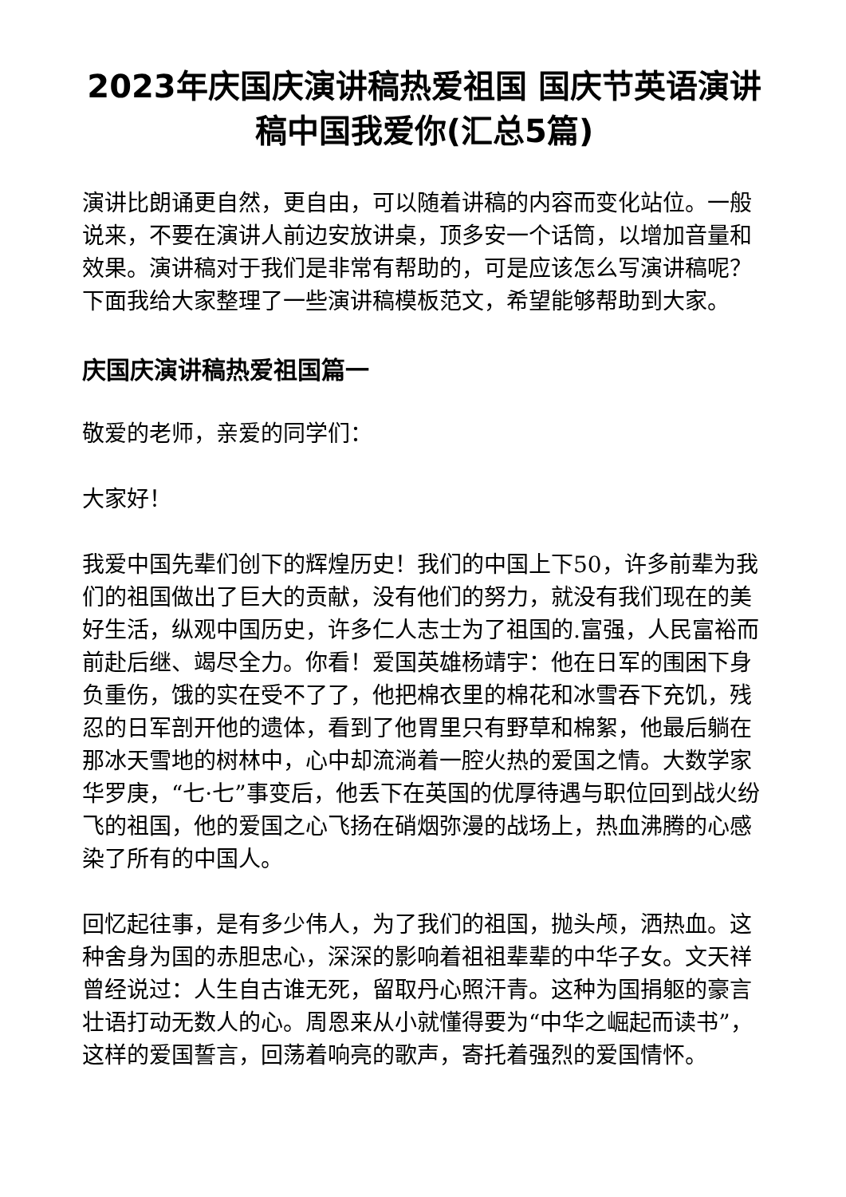2023年庆国庆演讲稿热爱祖国 国庆节英语演讲稿中国我爱你(汇总5篇)
演讲比朗诵更自然，更自由，可以随着讲稿的内容而变化站位。一般说来，不要在演讲人前边安放讲桌，顶多安一个话筒，以增加音量和效果。演讲稿对于我们是非常有帮助的，可是应该怎么写演讲稿呢？下面我给大家整理了一些演讲稿模板范文，希望能够帮助到大家。
庆国庆演讲稿热爱祖国篇一
敬爱的老师，亲爱的同学们：
大家好！
我爱中国先辈们创下的辉煌历史！我们的中国上下50，许多前辈为我们的祖国做出了巨大的贡献，没有他们的努力，就没有我们现在的美好生活，纵观中国历史，许多仁人志士为了祖国的.富强，人民富裕而前赴后继、竭尽全力。你看！爱国英雄杨靖宇：他在日军的围困下身负重伤，饿的实在受不了了，他把棉衣里的棉花和冰雪吞下充饥，残忍的日军剖开他的遗体，看到了他胃里只有野草和棉絮，他最后躺在那冰天雪地的树林中，心中却流淌着一腔火热的爱国之情。大数学家华罗庚，“七·七”事变后，他丢下在英国的优厚待遇与职位回到战火纷飞的祖国，他的爱国之心飞扬在硝烟弥漫的战场上，热血沸腾的心感染了所有的中国人。
回忆起往事，是有多少伟人，为了我们的祖国，抛头颅，洒热血。这种舍身为国的赤胆忠心，深深的影响着祖祖辈辈的中华子女。文天祥曾经说过：人生自古谁无死，留取丹心照汗青。这种为国捐躯的豪言壮语打动无数人的心。周恩来从小就懂得要为“中华之崛起而读书”，这样的爱国誓言，回荡着响亮的歌声，寄托着强烈的爱国情怀。